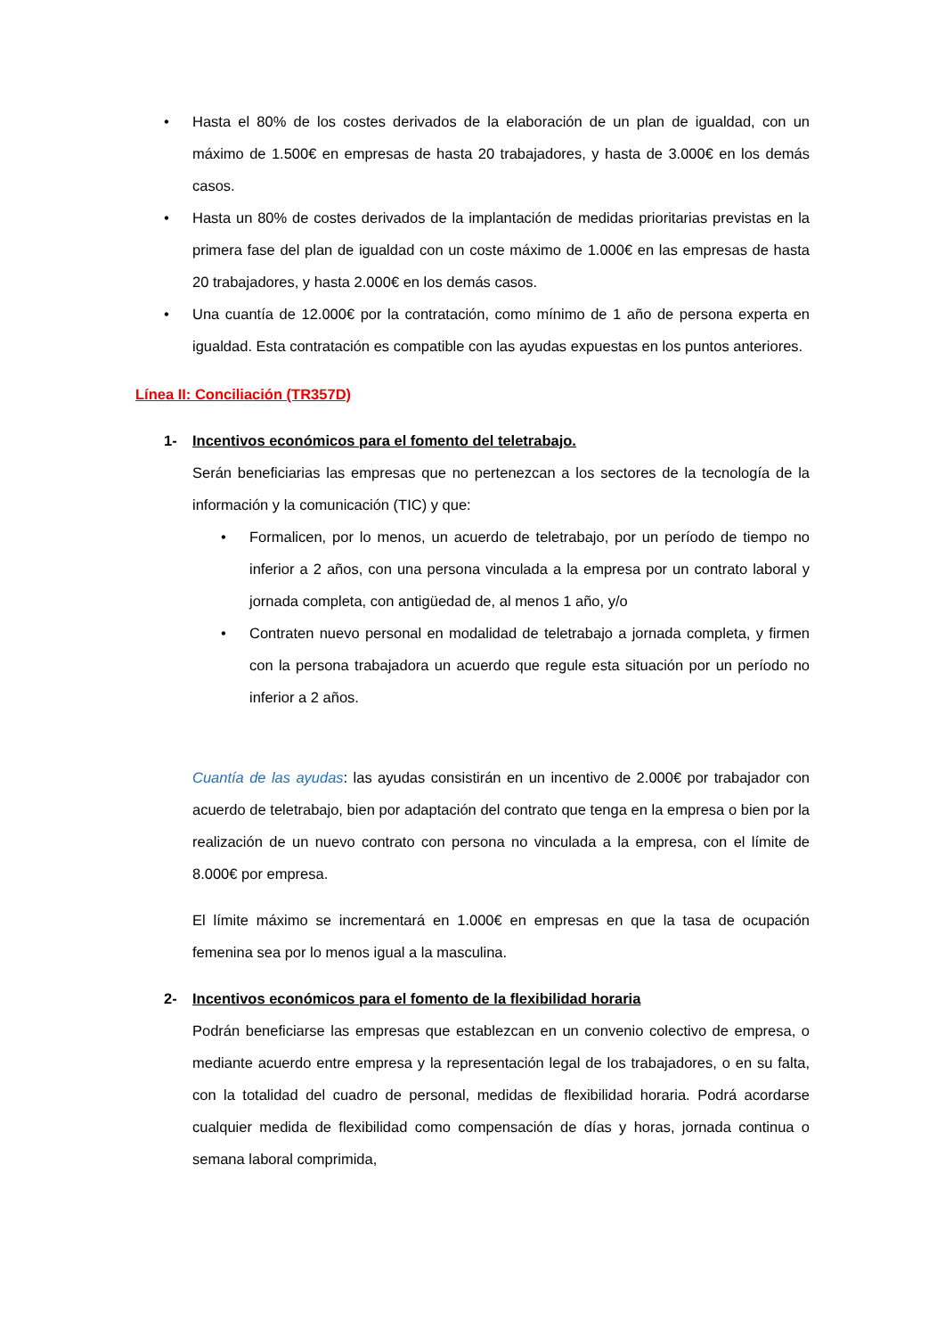• Hasta el 80% de los costes derivados de la elaboración de un plan de igualdad, con un máximo de 1.500€ en empresas de hasta 20 trabajadores, y hasta de 3.000€ en los demás casos.
• Hasta un 80% de costes derivados de la implantación de medidas prioritarias previstas en la primera fase del plan de igualdad con un coste máximo de 1.000€ en las empresas de hasta 20 trabajadores, y hasta 2.000€ en los demás casos.
• Una cuantía de 12.000€ por la contratación, como mínimo de 1 año de persona experta en igualdad. Esta contratación es compatible con las ayudas expuestas en los puntos anteriores.
Línea II: Conciliación (TR357D)
1- Incentivos económicos para el fomento del teletrabajo.
Serán beneficiarias las empresas que no pertenezcan a los sectores de la tecnología de la información y la comunicación (TIC) y que:
• Formalicen, por lo menos, un acuerdo de teletrabajo, por un período de tiempo no inferior a 2 años, con una persona vinculada a la empresa por un contrato laboral y jornada completa, con antigüedad de, al menos 1 año, y/o
• Contraten nuevo personal en modalidad de teletrabajo a jornada completa, y firmen con la persona trabajadora un acuerdo que regule esta situación por un período no inferior a 2 años.
Cuantía de las ayudas: las ayudas consistirán en un incentivo de 2.000€ por trabajador con acuerdo de teletrabajo, bien por adaptación del contrato que tenga en la empresa o bien por la realización de un nuevo contrato con persona no vinculada a la empresa, con el límite de 8.000€ por empresa.
El límite máximo se incrementará en 1.000€ en empresas en que la tasa de ocupación femenina sea por lo menos igual a la masculina.
2- Incentivos económicos para el fomento de la flexibilidad horaria
Podrán beneficiarse las empresas que establezcan en un convenio colectivo de empresa, o mediante acuerdo entre empresa y la representación legal de los trabajadores, o en su falta, con la totalidad del cuadro de personal, medidas de flexibilidad horaria. Podrá acordarse cualquier medida de flexibilidad como compensación de días y horas, jornada continua o semana laboral comprimida,